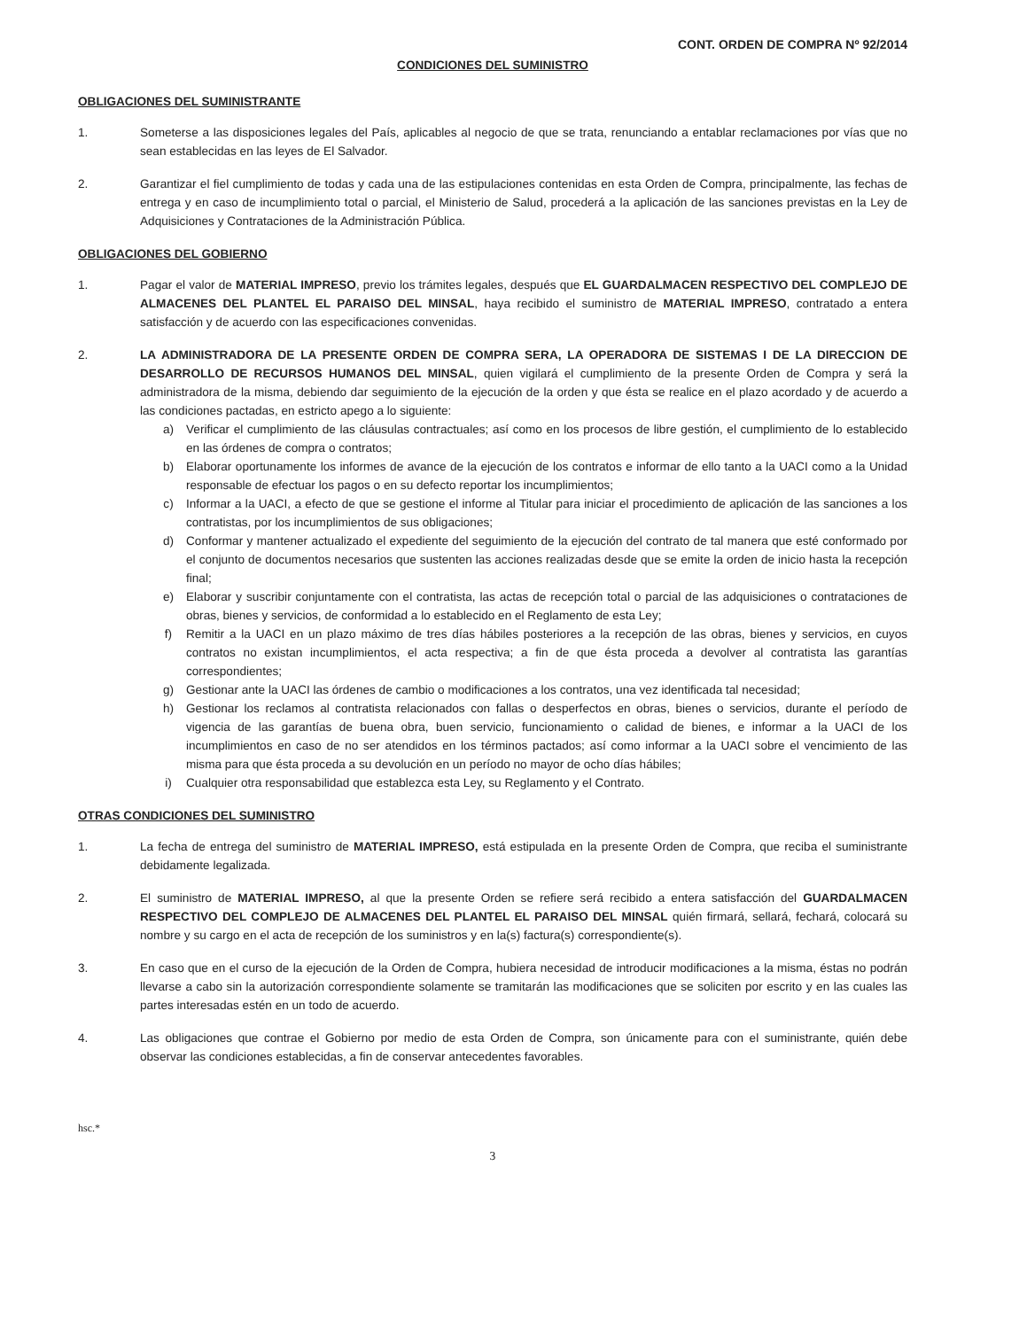CONT. ORDEN DE COMPRA Nº 92/2014
CONDICIONES DEL SUMINISTRO
OBLIGACIONES DEL SUMINISTRANTE
1. Someterse a las disposiciones legales del País, aplicables al negocio de que se trata, renunciando a entablar reclamaciones por vías que no sean establecidas en las leyes de El Salvador.
2. Garantizar el fiel cumplimiento de todas y cada una de las estipulaciones contenidas en esta Orden de Compra, principalmente, las fechas de entrega y en caso de incumplimiento total o parcial, el Ministerio de Salud, procederá a la aplicación de las sanciones previstas en la Ley de Adquisiciones y Contrataciones de la Administración Pública.
OBLIGACIONES DEL GOBIERNO
1. Pagar el valor de MATERIAL IMPRESO, previo los trámites legales, después que EL GUARDALMACEN RESPECTIVO DEL COMPLEJO DE ALMACENES DEL PLANTEL EL PARAISO DEL MINSAL, haya recibido el suministro de MATERIAL IMPRESO, contratado a entera satisfacción y de acuerdo con las especificaciones convenidas.
2. LA ADMINISTRADORA DE LA PRESENTE ORDEN DE COMPRA SERA, LA OPERADORA DE SISTEMAS I DE LA DIRECCION DE DESARROLLO DE RECURSOS HUMANOS DEL MINSAL, quien vigilará el cumplimiento de la presente Orden de Compra y será la administradora de la misma, debiendo dar seguimiento de la ejecución de la orden y que ésta se realice en el plazo acordado y de acuerdo a las condiciones pactadas, en estricto apego a lo siguiente:
a) Verificar el cumplimiento de las cláusulas contractuales; así como en los procesos de libre gestión, el cumplimiento de lo establecido en las órdenes de compra o contratos;
b) Elaborar oportunamente los informes de avance de la ejecución de los contratos e informar de ello tanto a la UACI como a la Unidad responsable de efectuar los pagos o en su defecto reportar los incumplimientos;
c) Informar a la UACI, a efecto de que se gestione el informe al Titular para iniciar el procedimiento de aplicación de las sanciones a los contratistas, por los incumplimientos de sus obligaciones;
d) Conformar y mantener actualizado el expediente del seguimiento de la ejecución del contrato de tal manera que esté conformado por el conjunto de documentos necesarios que sustenten las acciones realizadas desde que se emite la orden de inicio hasta la recepción final;
e) Elaborar y suscribir conjuntamente con el contratista, las actas de recepción total o parcial de las adquisiciones o contrataciones de obras, bienes y servicios, de conformidad a lo establecido en el Reglamento de esta Ley;
f) Remitir a la UACI en un plazo máximo de tres días hábiles posteriores a la recepción de las obras, bienes y servicios, en cuyos contratos no existan incumplimientos, el acta respectiva; a fin de que ésta proceda a devolver al contratista las garantías correspondientes;
g) Gestionar ante la UACI las órdenes de cambio o modificaciones a los contratos, una vez identificada tal necesidad;
h) Gestionar los reclamos al contratista relacionados con fallas o desperfectos en obras, bienes o servicios, durante el período de vigencia de las garantías de buena obra, buen servicio, funcionamiento o calidad de bienes, e informar a la UACI de los incumplimientos en caso de no ser atendidos en los términos pactados; así como informar a la UACI sobre el vencimiento de las misma para que ésta proceda a su devolución en un período no mayor de ocho días hábiles;
i) Cualquier otra responsabilidad que establezca esta Ley, su Reglamento y el Contrato.
OTRAS CONDICIONES DEL SUMINISTRO
1. La fecha de entrega del suministro de MATERIAL IMPRESO, está estipulada en la presente Orden de Compra, que reciba el suministrante debidamente legalizada.
2. El suministro de MATERIAL IMPRESO, al que la presente Orden se refiere será recibido a entera satisfacción del GUARDALMACEN RESPECTIVO DEL COMPLEJO DE ALMACENES DEL PLANTEL EL PARAISO DEL MINSAL quién firmará, sellará, fechará, colocará su nombre y su cargo en el acta de recepción de los suministros y en la(s) factura(s) correspondiente(s).
3. En caso que en el curso de la ejecución de la Orden de Compra, hubiera necesidad de introducir modificaciones a la misma, éstas no podrán llevarse a cabo sin la autorización correspondiente solamente se tramitarán las modificaciones que se soliciten por escrito y en las cuales las partes interesadas estén en un todo de acuerdo.
4. Las obligaciones que contrae el Gobierno por medio de esta Orden de Compra, son únicamente para con el suministrante, quién debe observar las condiciones establecidas, a fin de conservar antecedentes favorables.
hsc.*
3